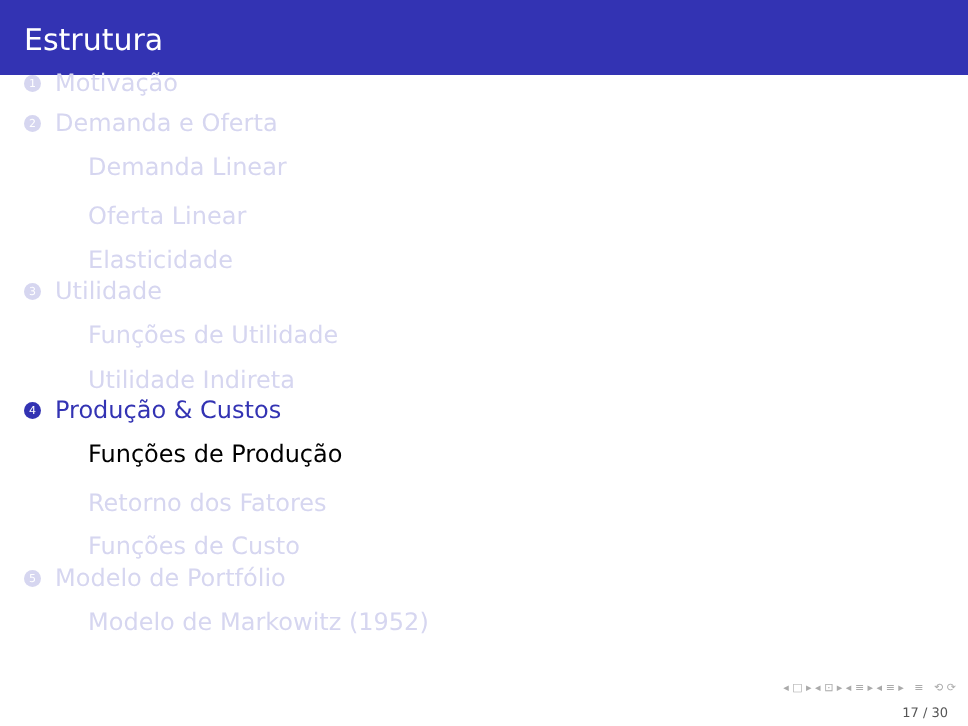Estrutura
1 Motivação
2 Demanda e Oferta
Demanda Linear
Oferta Linear
Elasticidade
3 Utilidade
Funções de Utilidade
Utilidade Indireta
4 Produção & Custos
Funções de Produção
Retorno dos Fatores
Funções de Custo
5 Modelo de Portfólio
Modelo de Markowitz (1952)
◂ □ ▸ ◂ ⊡ ▸ ◂ ≡ ▸ ◂ ≡ ▸ ≡ ⟲ ⟳
17 / 30